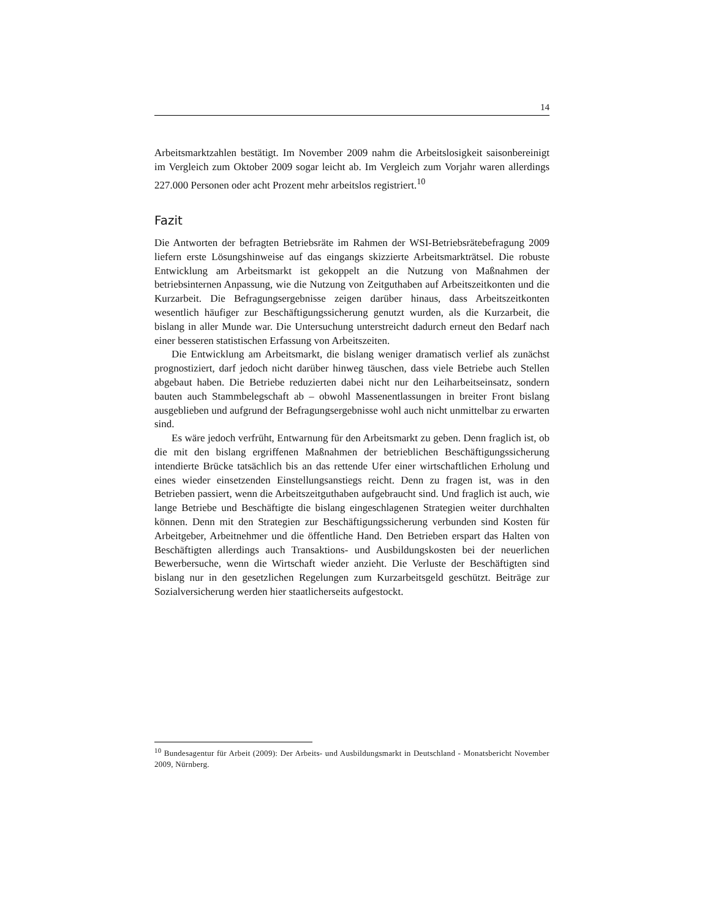14
Arbeitsmarktzahlen bestätigt. Im November 2009 nahm die Arbeitslosigkeit saisonbereinigt im Vergleich zum Oktober 2009 sogar leicht ab. Im Vergleich zum Vorjahr waren allerdings 227.000 Personen oder acht Prozent mehr arbeitslos registriert.<sup>10</sup>
Fazit
Die Antworten der befragten Betriebsräte im Rahmen der WSI-Betriebsrätebefragung 2009 liefern erste Lösungshinweise auf das eingangs skizzierte Arbeitsmarkträtsel. Die robuste Entwicklung am Arbeitsmarkt ist gekoppelt an die Nutzung von Maßnahmen der betriebsinternen Anpassung, wie die Nutzung von Zeitguthaben auf Arbeitszeitkonten und die Kurzarbeit. Die Befragungsergebnisse zeigen darüber hinaus, dass Arbeitszeitkonten wesentlich häufiger zur Beschäftigungssicherung genutzt wurden, als die Kurzarbeit, die bislang in aller Munde war. Die Untersuchung unterstreicht dadurch erneut den Bedarf nach einer besseren statistischen Erfassung von Arbeitszeiten.
Die Entwicklung am Arbeitsmarkt, die bislang weniger dramatisch verlief als zunächst prognostiziert, darf jedoch nicht darüber hinweg täuschen, dass viele Betriebe auch Stellen abgebaut haben. Die Betriebe reduzierten dabei nicht nur den Leiharbeitseinsatz, sondern bauten auch Stammbelegschaft ab – obwohl Massenentlassungen in breiter Front bislang ausgeblieben und aufgrund der Befragungsergebnisse wohl auch nicht unmittelbar zu erwarten sind.
Es wäre jedoch verfrüht, Entwarnung für den Arbeitsmarkt zu geben. Denn fraglich ist, ob die mit den bislang ergriffenen Maßnahmen der betrieblichen Beschäftigungssicherung intendierte Brücke tatsächlich bis an das rettende Ufer einer wirtschaftlichen Erholung und eines wieder einsetzenden Einstellungsanstiegs reicht. Denn zu fragen ist, was in den Betrieben passiert, wenn die Arbeitszeitguthaben aufgebraucht sind. Und fraglich ist auch, wie lange Betriebe und Beschäftigte die bislang eingeschlagenen Strategien weiter durchhalten können. Denn mit den Strategien zur Beschäftigungssicherung verbunden sind Kosten für Arbeitgeber, Arbeitnehmer und die öffentliche Hand. Den Betrieben erspart das Halten von Beschäftigten allerdings auch Transaktions- und Ausbildungskosten bei der neuerlichen Bewerbersuche, wenn die Wirtschaft wieder anzieht. Die Verluste der Beschäftigten sind bislang nur in den gesetzlichen Regelungen zum Kurzarbeitsgeld geschützt. Beiträge zur Sozialversicherung werden hier staatlicherseits aufgestockt.
<sup>10</sup> Bundesagentur für Arbeit (2009): Der Arbeits- und Ausbildungsmarkt in Deutschland - Monatsbericht November 2009, Nürnberg.